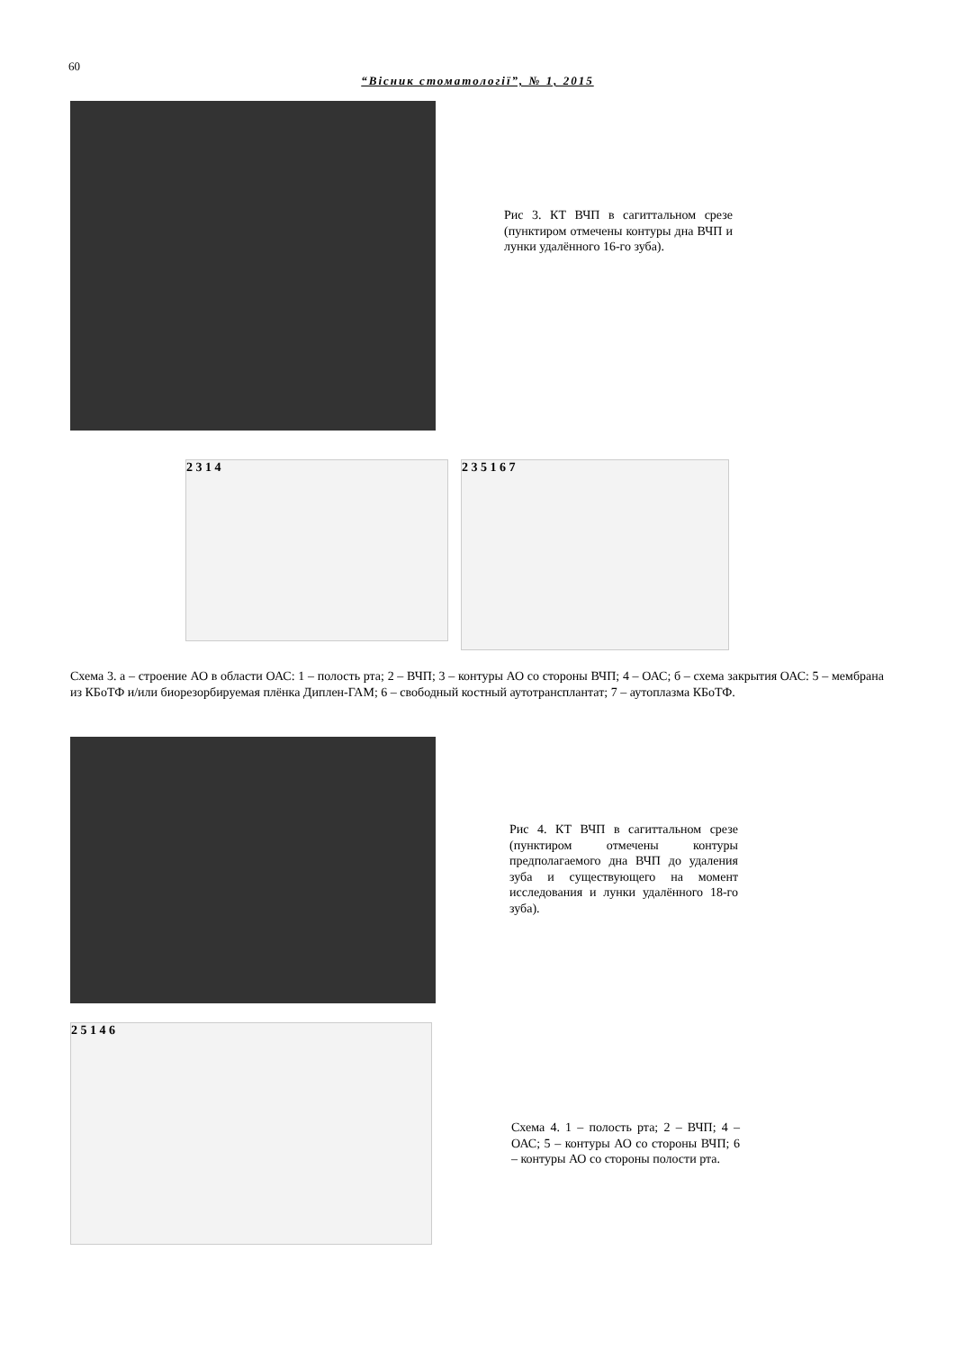60
“Вісник стоматології”, № 1, 2015
Рис 3. КТ ВЧП в сагиттальном срезе (пунктиром отмечены контуры дна ВЧП и лунки удалённого 16-го зуба).
2 3 1 4
2 3 5 1 6 7
Схема 3. а – строение АО в области ОАС: 1 – полость рта; 2 – ВЧП; 3 – контуры АО со стороны ВЧП; 4 – ОАС; б – схема закрытия ОАС: 5 – мембрана из КБоТФ и/или биорезорбируемая плёнка Диплен-ГАМ; 6 – свободный костный аутотрансплантат; 7 – аутоплазма КБоТФ.
Рис 4. КТ ВЧП в сагиттальном срезе (пунктиром отмечены контуры предполагаемого дна ВЧП до удаления зуба и существующего на момент исследования и лунки удалённого 18-го зуба).
2 5 1 4 6
Схема 4. 1 – полость рта; 2 – ВЧП; 4 – ОАС; 5 – контуры АО со стороны ВЧП; 6 – контуры АО со стороны полости рта.